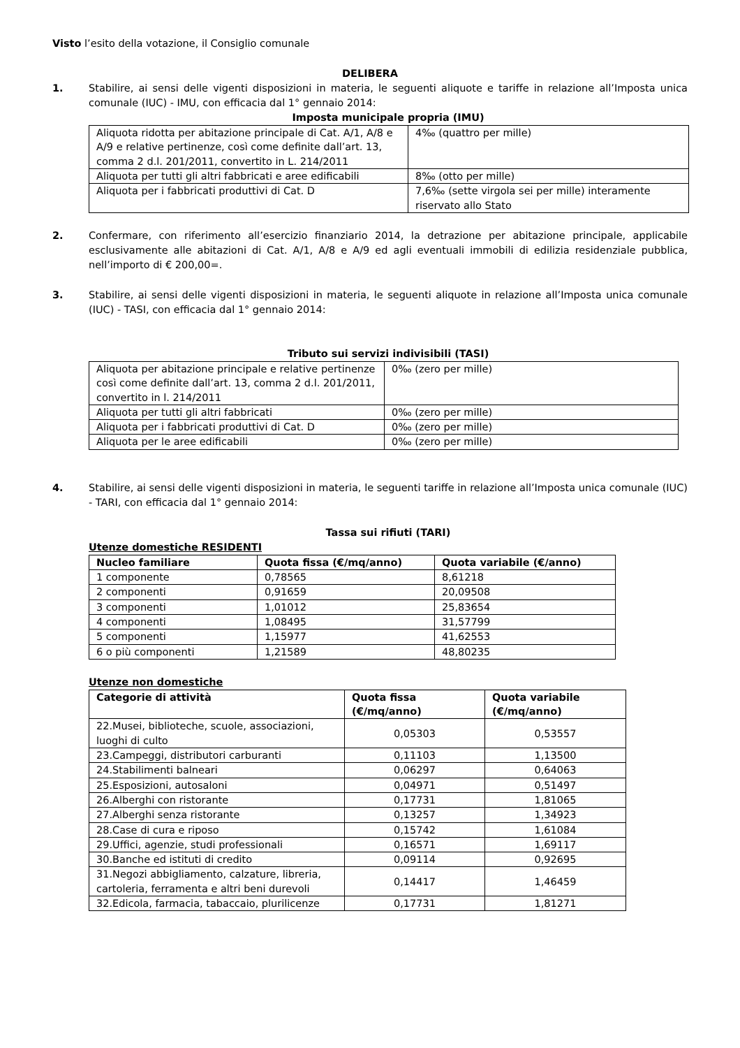Visto l’esito della votazione, il Consiglio comunale
DELIBERA
1. Stabilire, ai sensi delle vigenti disposizioni in materia, le seguenti aliquote e tariffe in relazione all’Imposta unica comunale (IUC) - IMU, con efficacia dal 1° gennaio 2014:
Imposta municipale propria (IMU)
| Aliquota ridotta per abitazione principale di Cat. A/1, A/8 e A/9 e relative pertinenze, così come definite dall’art. 13, comma 2 d.l. 201/2011, convertito in L. 214/2011 | 4‰ (quattro per mille) |
| Aliquota per tutti gli altri fabbricati e aree edificabili | 8‰ (otto per mille) |
| Aliquota per i fabbricati produttivi di Cat. D | 7,6‰ (sette virgola sei per mille) interamente riservato allo Stato |
2. Confermare, con riferimento all’esercizio finanziario 2014, la detrazione per abitazione principale, applicabile esclusivamente alle abitazioni di Cat. A/1, A/8 e A/9 ed agli eventuali immobili di edilizia residenziale pubblica, nell’importo di € 200,00=.
3. Stabilire, ai sensi delle vigenti disposizioni in materia, le seguenti aliquote in relazione all’Imposta unica comunale (IUC) - TASI, con efficacia dal 1° gennaio 2014:
Tributo sui servizi indivisibili (TASI)
| Aliquota per abitazione principale e relative pertinenze così come definite dall’art. 13, comma 2 d.l. 201/2011, convertito in l. 214/2011 | 0‰ (zero per mille) |
| Aliquota per tutti gli altri fabbricati | 0‰ (zero per mille) |
| Aliquota per i fabbricati produttivi di Cat. D | 0‰ (zero per mille) |
| Aliquota per le aree edificabili | 0‰ (zero per mille) |
4. Stabilire, ai sensi delle vigenti disposizioni in materia, le seguenti tariffe in relazione all’Imposta unica comunale (IUC) - TARI, con efficacia dal 1° gennaio 2014:
Tassa sui rifiuti (TARI)
Utenze domestiche RESIDENTI
| Nucleo familiare | Quota fissa (€/mq/anno) | Quota variabile (€/anno) |
| --- | --- | --- |
| 1 componente | 0,78565 | 8,61218 |
| 2 componenti | 0,91659 | 20,09508 |
| 3 componenti | 1,01012 | 25,83654 |
| 4 componenti | 1,08495 | 31,57799 |
| 5 componenti | 1,15977 | 41,62553 |
| 6 o più componenti | 1,21589 | 48,80235 |
Utenze non domestiche
| Categorie di attività | Quota fissa (€/mq/anno) | Quota variabile (€/mq/anno) |
| --- | --- | --- |
| 22.Musei, biblioteche, scuole, associazioni, luoghi di culto | 0,05303 | 0,53557 |
| 23.Campeggi, distributori carburanti | 0,11103 | 1,13500 |
| 24.Stabilimenti balneari | 0,06297 | 0,64063 |
| 25.Esposizioni, autosaloni | 0,04971 | 0,51497 |
| 26.Alberghi con ristorante | 0,17731 | 1,81065 |
| 27.Alberghi senza ristorante | 0,13257 | 1,34923 |
| 28.Case di cura e riposo | 0,15742 | 1,61084 |
| 29.Uffici, agenzie, studi professionali | 0,16571 | 1,69117 |
| 30.Banche ed istituti di credito | 0,09114 | 0,92695 |
| 31.Negozi abbigliamento, calzature, libreria, cartoleria, ferramenta e altri beni durevoli | 0,14417 | 1,46459 |
| 32.Edicola, farmacia, tabaccaio, plurilicenze | 0,17731 | 1,81271 |